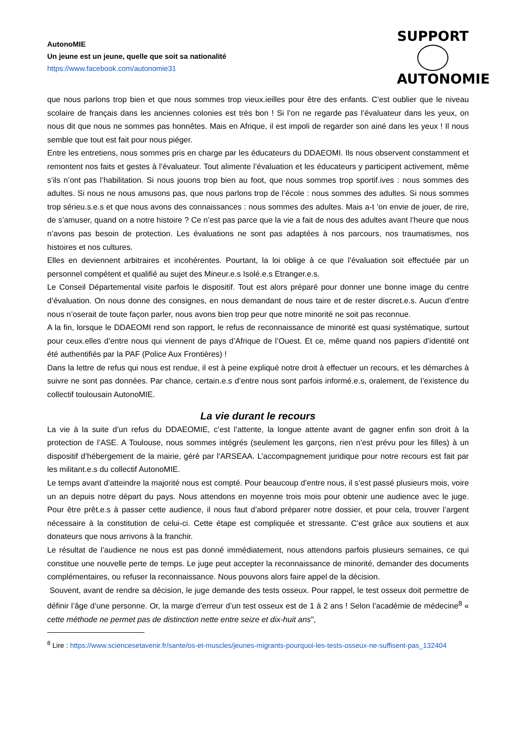AutonoMIE
Un jeune est un jeune, quelle que soit sa nationalité
https://www.facebook.com/autonomie31
SUPPORT
AUTONOMIE
que nous parlons trop bien et que nous sommes trop vieux.ieilles pour être des enfants. C’est oublier que le niveau scolaire de français dans les anciennes colonies est très bon ! Si l’on ne regarde pas l’évaluateur dans les yeux, on nous dit que nous ne sommes pas honnêtes. Mais en Afrique, il est impoli de regarder son ainé dans les yeux ! Il nous semble que tout est fait pour nous piéger.
Entre les entretiens, nous sommes pris en charge par les éducateurs du DDAEOMI. Ils nous observent constamment et remontent nos faits et gestes à l’évaluateur. Tout alimente l’évaluation et les éducateurs y participent activement, même s’ils n’ont pas l’habilitation. Si nous jouons trop bien au foot, que nous sommes trop sportif.ives : nous sommes des adultes. Si nous ne nous amusons pas, que nous parlons trop de l’école : nous sommes des adultes. Si nous sommes trop sérieu.s.e.s et que nous avons des connaissances : nous sommes des adultes. Mais a-t ’on envie de jouer, de rire, de s’amuser, quand on a notre histoire ? Ce n’est pas parce que la vie a fait de nous des adultes avant l’heure que nous n’avons pas besoin de protection. Les évaluations ne sont pas adaptées à nos parcours, nos traumatismes, nos histoires et nos cultures.
Elles en deviennent arbitraires et incohérentes. Pourtant, la loi oblige à ce que l’évaluation soit effectuée par un personnel compétent et qualifié au sujet des Mineur.e.s Isolé.e.s Etranger.e.s.
Le Conseil Départemental visite parfois le dispositif. Tout est alors préparé pour donner une bonne image du centre d’évaluation. On nous donne des consignes, en nous demandant de nous taire et de rester discret.e.s. Aucun d’entre nous n’oserait de toute façon parler, nous avons bien trop peur que notre minorité ne soit pas reconnue.
A la fin, lorsque le DDAEOMI rend son rapport, le refus de reconnaissance de minorité est quasi systématique, surtout pour ceux.elles d’entre nous qui viennent de pays d’Afrique de l’Ouest. Et ce, même quand nos papiers d’identité ont été authentifiés par la PAF (Police Aux Frontières) !
Dans la lettre de refus qui nous est rendue, il est à peine expliqué notre droit à effectuer un recours, et les démarches à suivre ne sont pas données. Par chance, certain.e.s d’entre nous sont parfois informé.e.s, oralement, de l’existence du collectif toulousain AutonoMIE.
La vie durant le recours
La vie à la suite d’un refus du DDAEOMIE, c’est l’attente, la longue attente avant de gagner enfin son droit à la protection de l’ASE. A Toulouse, nous sommes intégrés (seulement les garçons, rien n’est prévu pour les filles) à un dispositif d’hébergement de la mairie, géré par l’ARSEAA. L’accompagnement juridique pour notre recours est fait par les militant.e.s du collectif AutonoMIE.
Le temps avant d’atteindre la majorité nous est compté. Pour beaucoup d’entre nous, il s’est passé plusieurs mois, voire un an depuis notre départ du pays. Nous attendons en moyenne trois mois pour obtenir une audience avec le juge. Pour être prêt.e.s à passer cette audience, il nous faut d’abord préparer notre dossier, et pour cela, trouver l’argent nécessaire à la constitution de celui-ci. Cette étape est compliquée et stressante. C’est grâce aux soutiens et aux donateurs que nous arrivons à la franchir.
Le résultat de l’audience ne nous est pas donné immédiatement, nous attendons parfois plusieurs semaines, ce qui constitue une nouvelle perte de temps. Le juge peut accepter la reconnaissance de minorité, demander des documents complémentaires, ou refuser la reconnaissance. Nous pouvons alors faire appel de la décision.
Souvent, avant de rendre sa décision, le juge demande des tests osseux. Pour rappel, le test osseux doit permettre de définir l’âge d’une personne. Or, la marge d’erreur d’un test osseux est de 1 à 2 ans ! Selon l’académie de médecine<sup>8</sup> « cette méthode ne permet pas de distinction nette entre seize et dix-huit ans",
<sup>8</sup> Lire : https://www.sciencesetavenir.fr/sante/os-et-muscles/jeunes-migrants-pourquoi-les-tests-osseux-ne-suffisent-pas_132404